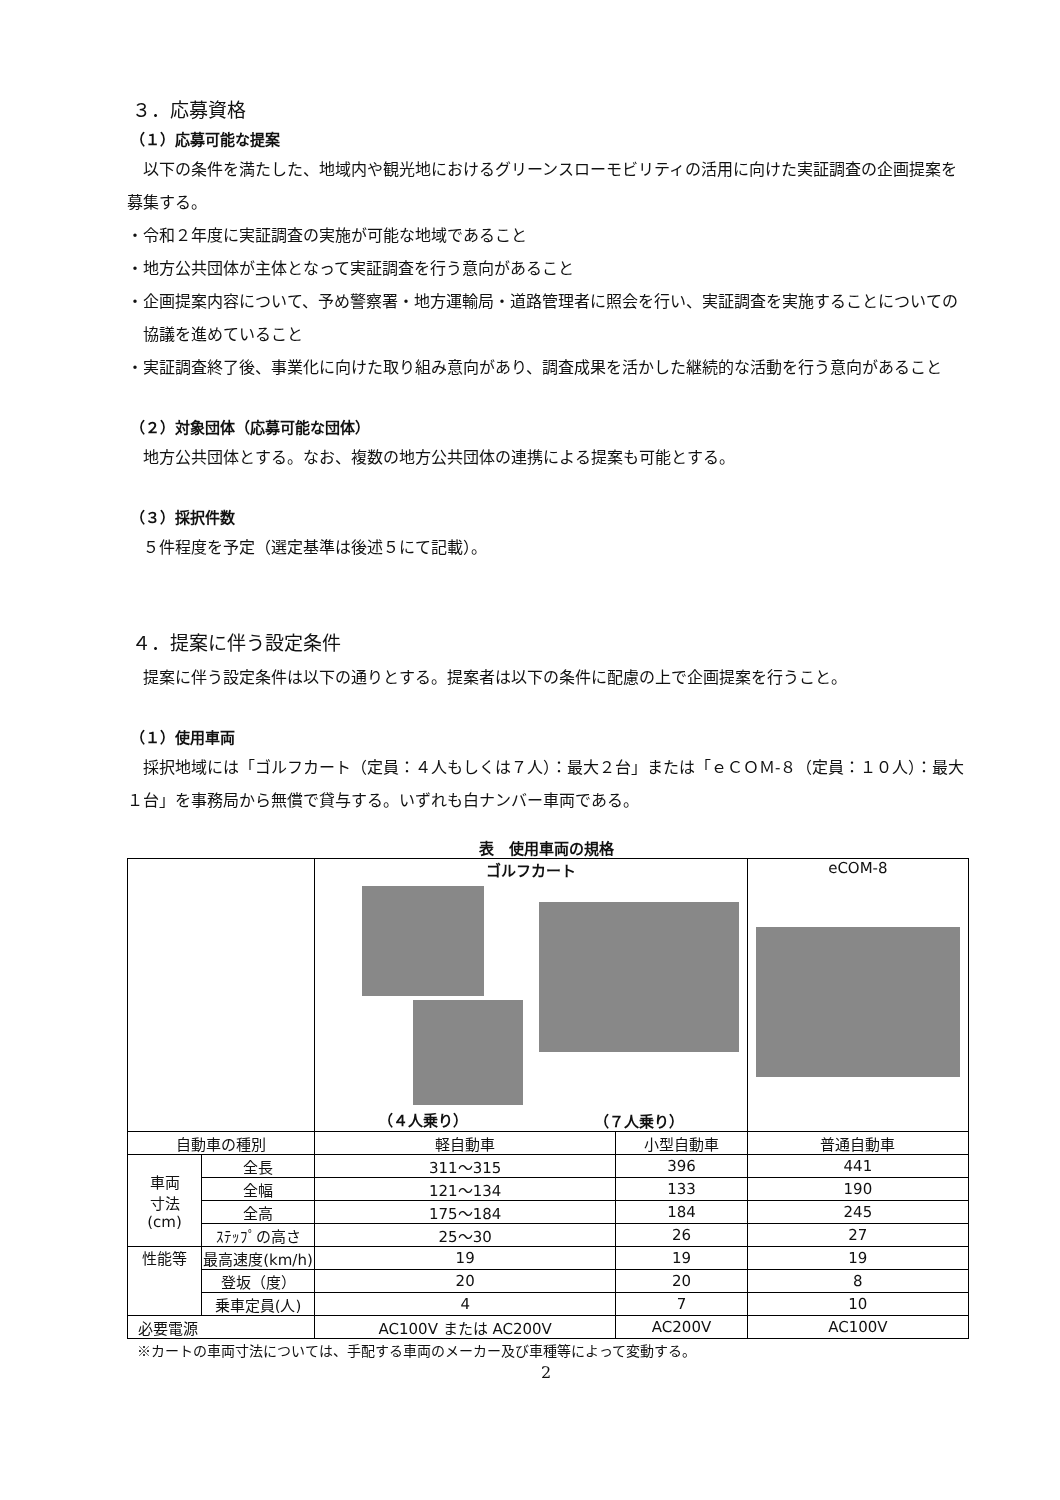３．応募資格
（１）応募可能な提案
以下の条件を満たした、地域内や観光地におけるグリーンスローモビリティの活用に向けた実証調査の企画提案を募集する。
・令和２年度に実証調査の実施が可能な地域であること
・地方公共団体が主体となって実証調査を行う意向があること
・企画提案内容について、予め警察署・地方運輸局・道路管理者に照会を行い、実証調査を実施することについての協議を進めていること
・実証調査終了後、事業化に向けた取り組み意向があり、調査成果を活かした継続的な活動を行う意向があること
（２）対象団体（応募可能な団体）
地方公共団体とする。なお、複数の地方公共団体の連携による提案も可能とする。
（３）採択件数
５件程度を予定（選定基準は後述５にて記載）。
４．提案に伴う設定条件
提案に伴う設定条件は以下の通りとする。提案者は以下の条件に配慮の上で企画提案を行うこと。
（１）使用車両
採択地域には「ゴルフカート（定員：４人もしくは７人）：最大２台」または「ｅＣＯＭ‐８（定員：１０人）：最大１台」を事務局から無償で貸与する。いずれも白ナンバー車両である。
表　使用車両の規格
| | | ゴルフカート （４人乗り） （７人乗り） | | eCOM-8 |
| 自動車の種別 | | 軽自動車 | 小型自動車 | 普通自動車 |
| 車両 寸法 (cm) | 全長 | 311～315 | 396 | 441 |
| | 全幅 | 121～134 | 133 | 190 |
| | 全高 | 175～184 | 184 | 245 |
| | ｽﾃｯﾌﾟの高さ | 25～30 | 26 | 27 |
| 性能等 | 最高速度(km/h) | 19 | 19 | 19 |
| | 登坂（度） | 20 | 20 | 8 |
| | 乗車定員(人) | 4 | 7 | 10 |
| 必要電源 | | AC100V または AC200V | AC200V | AC100V |
※カートの車両寸法については、手配する車両のメーカー及び車種等によって変動する。
2